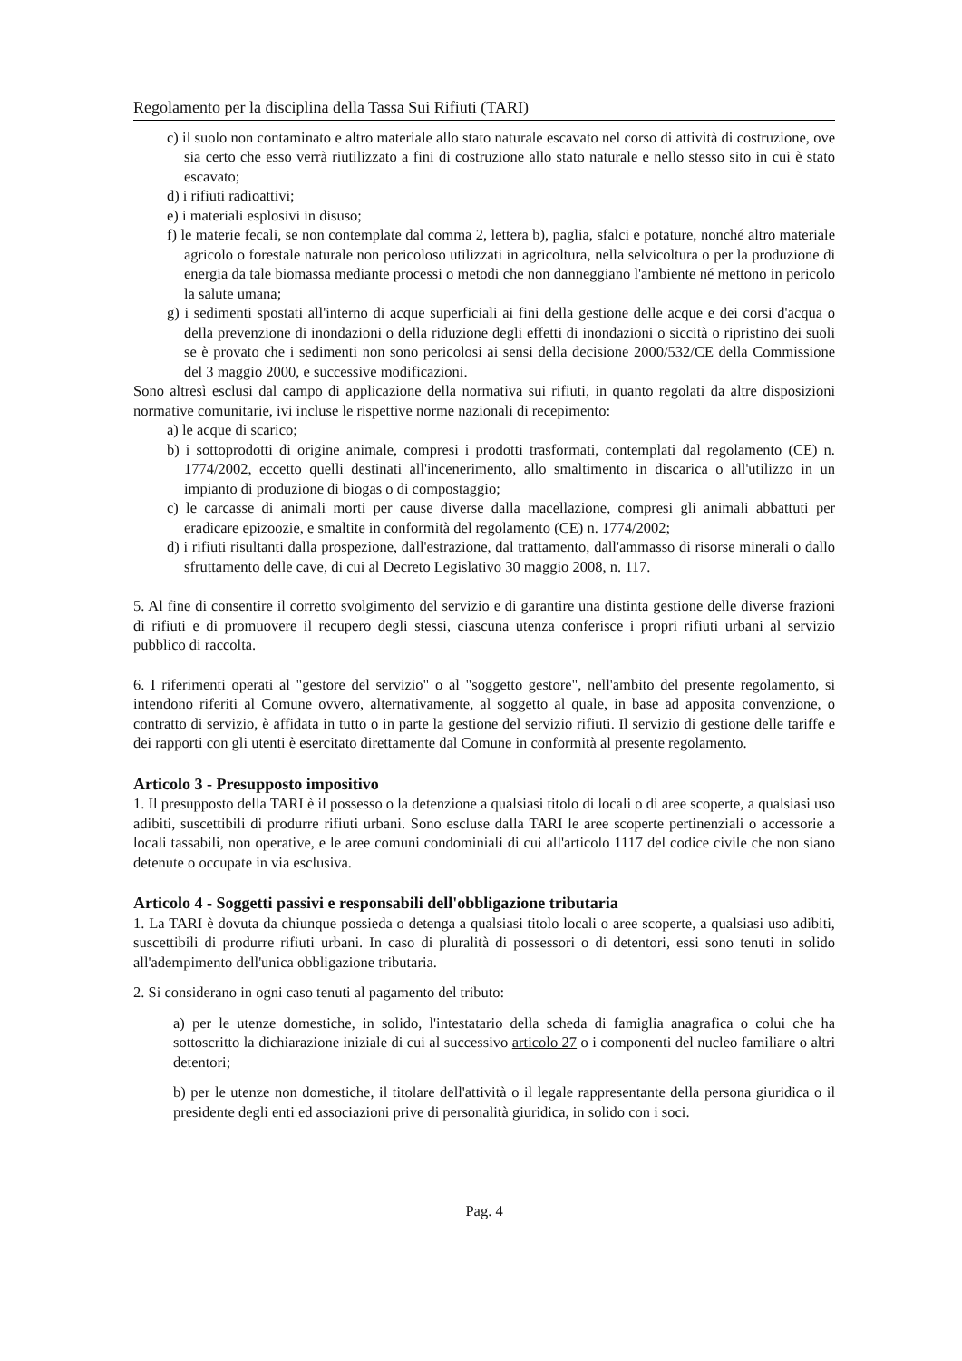Regolamento per la disciplina della Tassa Sui Rifiuti (TARI)
c) il suolo non contaminato e altro materiale allo stato naturale escavato nel corso di attività di costruzione, ove sia certo che esso verrà riutilizzato a fini di costruzione allo stato naturale e nello stesso sito in cui è stato escavato;
d) i rifiuti radioattivi;
e) i materiali esplosivi in disuso;
f) le materie fecali, se non contemplate dal comma 2, lettera b), paglia, sfalci e potature, nonché altro materiale agricolo o forestale naturale non pericoloso utilizzati in agricoltura, nella selvicoltura o per la produzione di energia da tale biomassa mediante processi o metodi che non danneggiano l'ambiente né mettono in pericolo la salute umana;
g) i sedimenti spostati all'interno di acque superficiali ai fini della gestione delle acque e dei corsi d'acqua o della prevenzione di inondazioni o della riduzione degli effetti di inondazioni o siccità o ripristino dei suoli se è provato che i sedimenti non sono pericolosi ai sensi della decisione 2000/532/CE della Commissione del 3 maggio 2000, e successive modificazioni.
Sono altresì esclusi dal campo di applicazione della normativa sui rifiuti, in quanto regolati da altre disposizioni normative comunitarie, ivi incluse le rispettive norme nazionali di recepimento:
a) le acque di scarico;
b) i sottoprodotti di origine animale, compresi i prodotti trasformati, contemplati dal regolamento (CE) n. 1774/2002, eccetto quelli destinati all'incenerimento, allo smaltimento in discarica o all'utilizzo in un impianto di produzione di biogas o di compostaggio;
c) le carcasse di animali morti per cause diverse dalla macellazione, compresi gli animali abbattuti per eradicare epizoozie, e smaltite in conformità del regolamento (CE) n. 1774/2002;
d) i rifiuti risultanti dalla prospezione, dall'estrazione, dal trattamento, dall'ammasso di risorse minerali o dallo sfruttamento delle cave, di cui al Decreto Legislativo 30 maggio 2008, n. 117.
5. Al fine di consentire il corretto svolgimento del servizio e di garantire una distinta gestione delle diverse frazioni di rifiuti e di promuovere il recupero degli stessi, ciascuna utenza conferisce i propri rifiuti urbani al servizio pubblico di raccolta.
6. I riferimenti operati al "gestore del servizio" o al "soggetto gestore", nell'ambito del presente regolamento, si intendono riferiti al Comune ovvero, alternativamente, al soggetto al quale, in base ad apposita convenzione, o contratto di servizio, è affidata in tutto o in parte la gestione del servizio rifiuti. Il servizio di gestione delle tariffe e dei rapporti con gli utenti è esercitato direttamente dal Comune in conformità al presente regolamento.
Articolo 3 - Presupposto impositivo
1. Il presupposto della TARI è il possesso o la detenzione a qualsiasi titolo di locali o di aree scoperte, a qualsiasi uso adibiti, suscettibili di produrre rifiuti urbani. Sono escluse dalla TARI le aree scoperte pertinenziali o accessorie a locali tassabili, non operative, e le aree comuni condominiali di cui all'articolo 1117 del codice civile che non siano detenute o occupate in via esclusiva.
Articolo 4 - Soggetti passivi e responsabili dell'obbligazione tributaria
1. La TARI è dovuta da chiunque possieda o detenga a qualsiasi titolo locali o aree scoperte, a qualsiasi uso adibiti, suscettibili di produrre rifiuti urbani. In caso di pluralità di possessori o di detentori, essi sono tenuti in solido all'adempimento dell'unica obbligazione tributaria.
2. Si considerano in ogni caso tenuti al pagamento del tributo:
a) per le utenze domestiche, in solido, l'intestatario della scheda di famiglia anagrafica o colui che ha sottoscritto la dichiarazione iniziale di cui al successivo articolo 27 o i componenti del nucleo familiare o altri detentori;
b) per le utenze non domestiche, il titolare dell'attività o il legale rappresentante della persona giuridica o il presidente degli enti ed associazioni prive di personalità giuridica, in solido con i soci.
Pag. 4